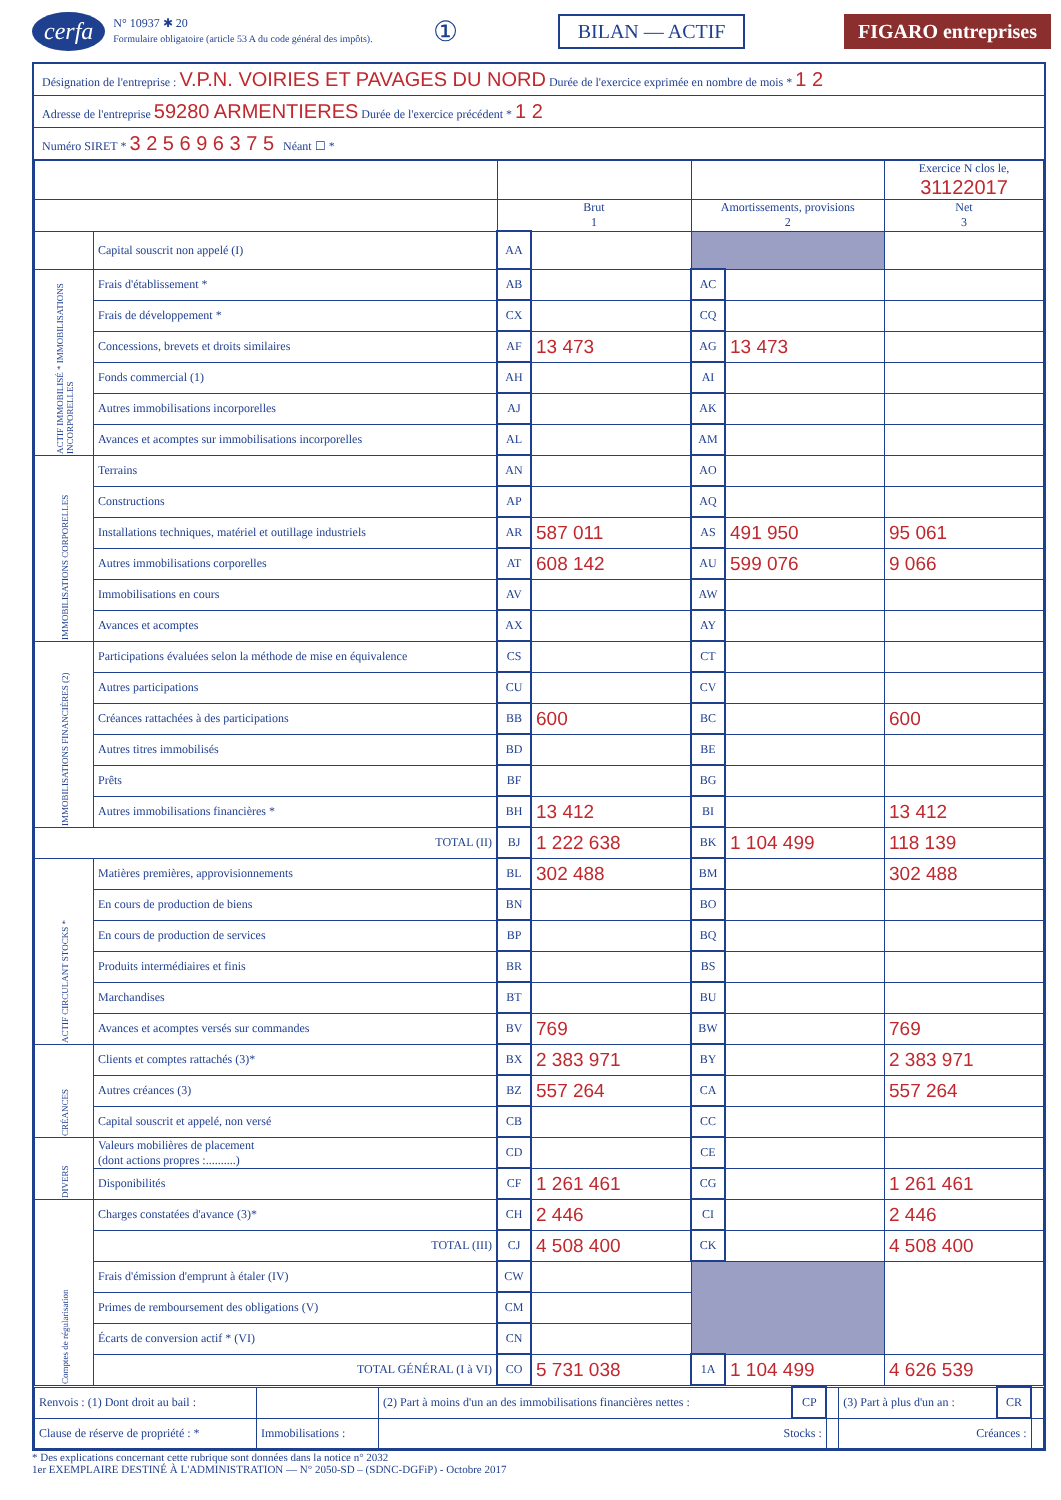cerfa N° 10937 ✱ 20
Formulaire obligatoire (article 53 A du code général des impôts). ① BILAN — ACTIF FIGARO entreprises
Désignation de l'entreprise : V.P.N. VOIRIES ET PAVAGES DU NORD Durée de l'exercice exprimée en nombre de mois * 1 2
Adresse de l'entreprise 59280 ARMENTIERES Durée de l'exercice précédent * 1 2
Numéro SIRET * 3 2 5 6 9 6 3 7 5 Néant ☐ *
| | | | | | | Exercice N clos le, 31122017 |
| --- | --- | --- | --- | --- | --- | --- |
| | | Brut 1 | | Amortissements, provisions 2 | | Net 3 |
| | Capital souscrit non appelé (I) | AA | | | | |
| ACTIF IMMOBILISÉ * IMMOBILISATIONS INCORPORELLES | Frais d'établissement * | AB | | AC | | |
| | Frais de développement * | CX | | CQ | | |
| | Concessions, brevets et droits similaires | AF | 13 473 | AG | 13 473 | |
| | Fonds commercial (1) | AH | | AI | | |
| | Autres immobilisations incorporelles | AJ | | AK | | |
| | Avances et acomptes sur immobilisations incorporelles | AL | | AM | | |
| IMMOBILISATIONS CORPORELLES | Terrains | AN | | AO | | |
| | Constructions | AP | | AQ | | |
| | Installations techniques, matériel et outillage industriels | AR | 587 011 | AS | 491 950 | 95 061 |
| | Autres immobilisations corporelles | AT | 608 142 | AU | 599 076 | 9 066 |
| | Immobilisations en cours | AV | | AW | | |
| | Avances et acomptes | AX | | AY | | |
| IMMOBILISATIONS FINANCIÈRES (2) | Participations évaluées selon la méthode de mise en équivalence | CS | | CT | | |
| | Autres participations | CU | | CV | | |
| | Créances rattachées à des participations | BB | 600 | BC | | 600 |
| | Autres titres immobilisés | BD | | BE | | |
| | Prêts | BF | | BG | | |
| | Autres immobilisations financières * | BH | 13 412 | BI | | 13 412 |
| TOTAL (II) | | BJ | 1 222 638 | BK | 1 104 499 | 118 139 |
| ACTIF CIRCULANT STOCKS * | Matières premières, approvisionnements | BL | 302 488 | BM | | 302 488 |
| | En cours de production de biens | BN | | BO | | |
| | En cours de production de services | BP | | BQ | | |
| | Produits intermédiaires et finis | BR | | BS | | |
| | Marchandises | BT | | BU | | |
| | Avances et acomptes versés sur commandes | BV | 769 | BW | | 769 |
| CRÉANCES | Clients et comptes rattachés (3)* | BX | 2 383 971 | BY | | 2 383 971 |
| | Autres créances (3) | BZ | 557 264 | CA | | 557 264 |
| | Capital souscrit et appelé, non versé | CB | | CC | | |
| DIVERS | Valeurs mobilières de placement (dont actions propres :..........) | CD | | CE | | |
| | Disponibilités | CF | 1 261 461 | CG | | 1 261 461 |
| Comptes de régularisation | Charges constatées d'avance (3)* | CH | 2 446 | CI | | 2 446 |
| | TOTAL (III) | CJ | 4 508 400 | CK | | 4 508 400 |
| | Frais d'émission d'emprunt à étaler (IV) | CW | | | | |
| | Primes de remboursement des obligations (V) | CM | | | | |
| | Écarts de conversion actif * (VI) | CN | | | | |
| | TOTAL GÉNÉRAL (I à VI) | CO | 5 731 038 | 1A | 1 104 499 | 4 626 539 |
| Renvois : (1) Dont droit au bail : | | (2) Part à moins d'un an des immobilisations financières nettes : | CP | | (3) Part à plus d'un an : | CR | |
| Clause de réserve de propriété : * | Immobilisations : | Stocks : | | | Créances : | | |
* Des explications concernant cette rubrique sont données dans la notice n° 2032
1er EXEMPLAIRE DESTINÉ À L'ADMINISTRATION — N° 2050-SD – (SDNC-DGFiP) - Octobre 2017